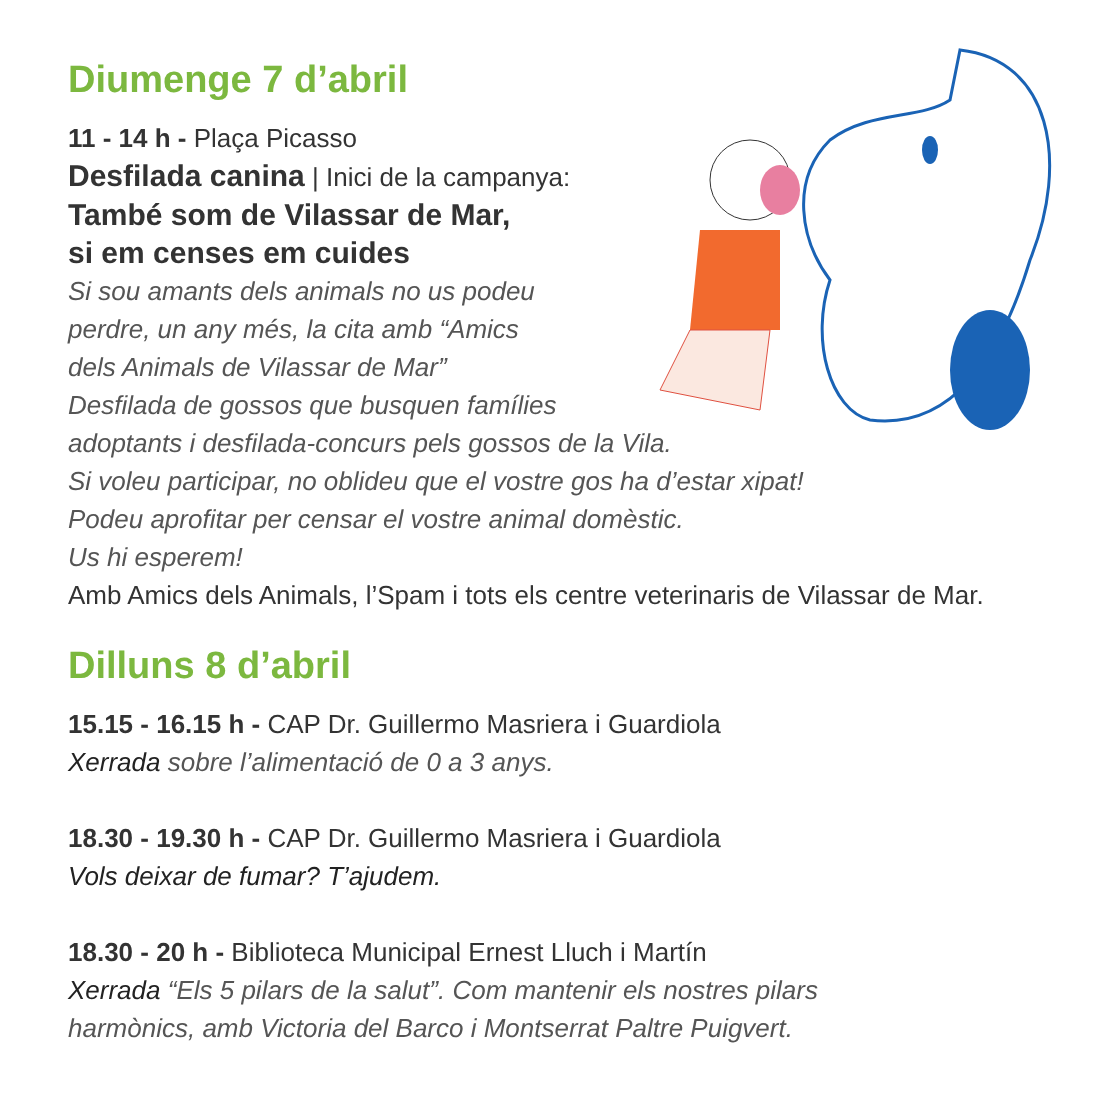Diumenge 7 d’abril
11 - 14 h - Plaça Picasso
Desfilada canina | Inici de la campanya:
També som de Vilassar de Mar,
si em censes em cuides
Si sou amants dels animals no us podeu
perdre, un any més, la cita amb “Amics
dels Animals de Vilassar de Mar”
Desfilada de gossos que busquen famílies
adoptants i desfilada-concurs pels gossos de la Vila.
Si voleu participar, no oblideu que el vostre gos ha d’estar xipat!
Podeu aprofitar per censar el vostre animal domèstic.
Us hi esperem!
Amb Amics dels Animals, l’Spam i tots els centre veterinaris de Vilassar de Mar.
Dilluns 8 d’abril
15.15 - 16.15 h - CAP Dr. Guillermo Masriera i Guardiola
Xerrada sobre l’alimentació de 0 a 3 anys.
18.30 - 19.30 h - CAP Dr. Guillermo Masriera i Guardiola
Vols deixar de fumar? T’ajudem.
18.30 - 20 h - Biblioteca Municipal Ernest Lluch i Martín
Xerrada “Els 5 pilars de la salut”. Com mantenir els nostres pilars
harmònics, amb Victoria del Barco i Montserrat Paltre Puigvert.